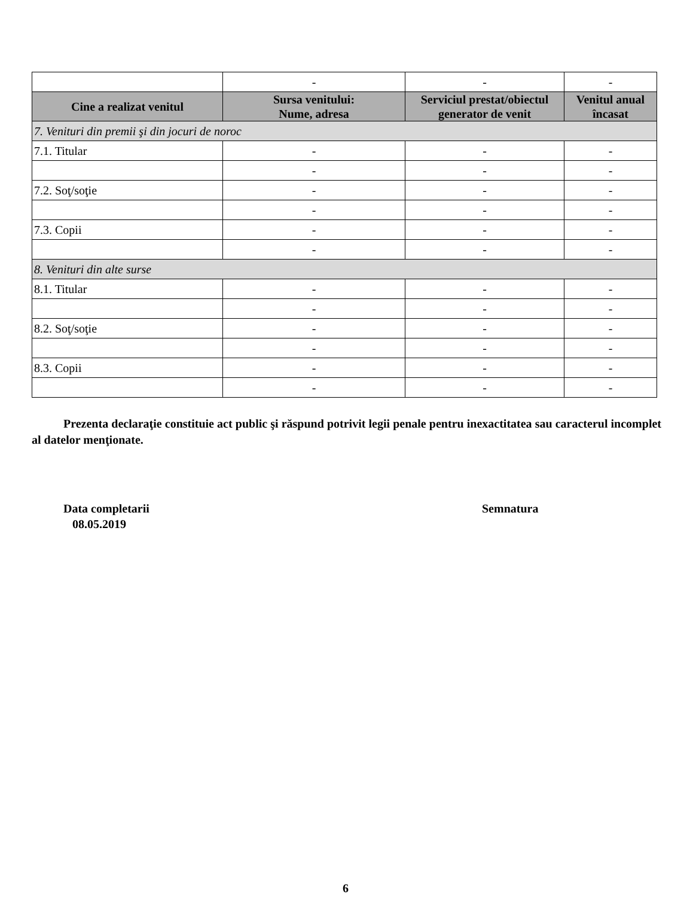| | - | - | - |
| Cine a realizat venitul | Sursa venitului: Nume, adresa | Serviciul prestat/obiectul generator de venit | Venitul anual încasat |
| 7. Venituri din premii şi din jocuri de noroc | | | |
| 7.1. Titular | - | - | - |
| | - | - | - |
| 7.2. Soţ/soţie | - | - | - |
| | - | - | - |
| 7.3. Copii | - | - | - |
| | - | - | - |
| 8. Venituri din alte surse | | | |
| 8.1. Titular | - | - | - |
| | - | - | - |
| 8.2. Soţ/soţie | - | - | - |
| | - | - | - |
| 8.3. Copii | - | - | - |
| | - | - | - |
Prezenta declaraţie constituie act public şi răspund potrivit legii penale pentru inexactitatea sau caracterul incomplet al datelor menţionate.
Data completarii
08.05.2019
Semnatura
6